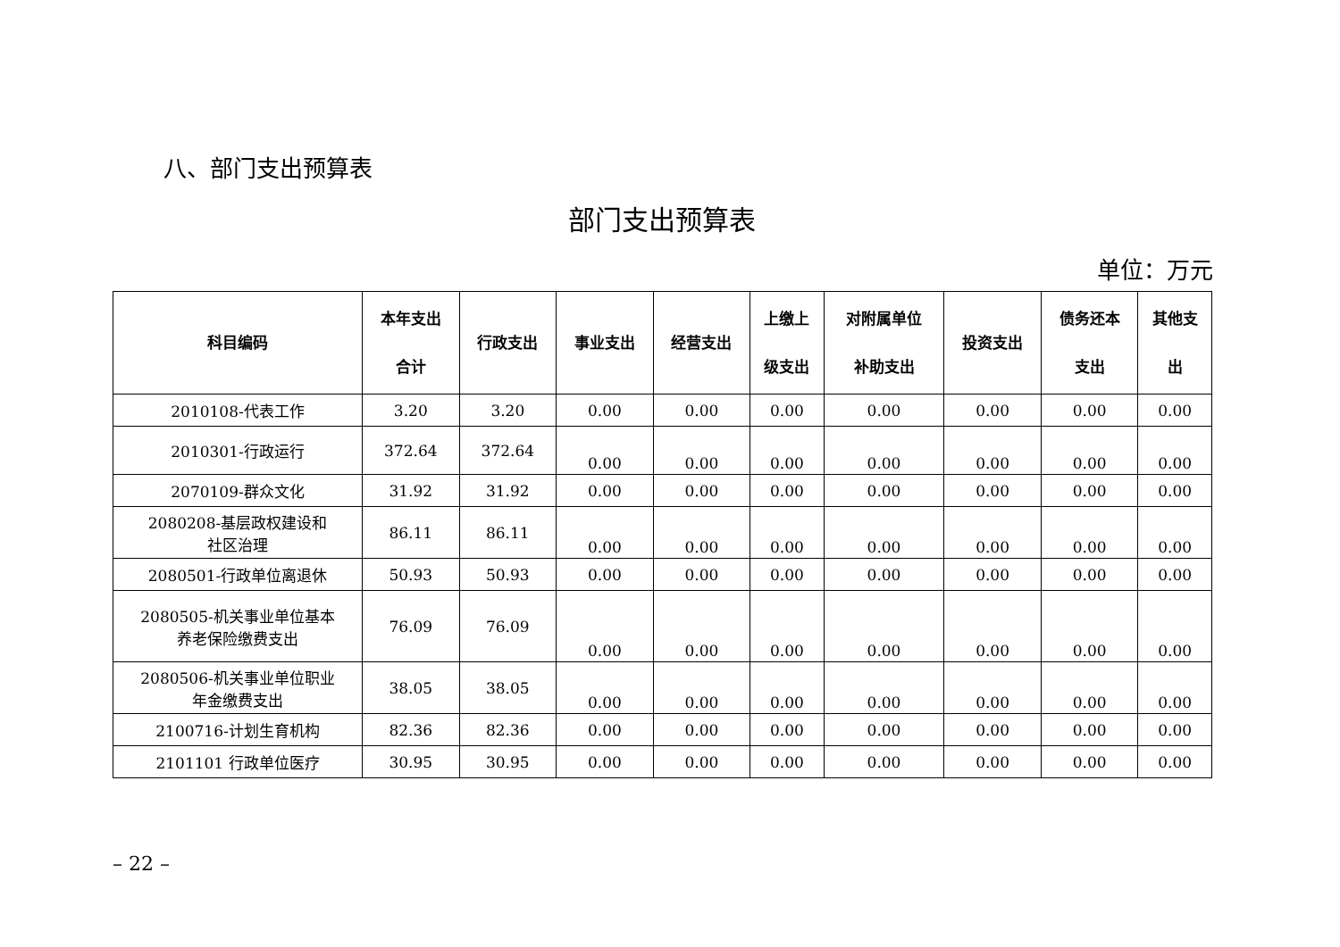八、部门支出预算表
部门支出预算表
单位：万元
| 科目编码 | 本年支出 合计 | 行政支出 | 事业支出 | 经营支出 | 上缴上 级支出 | 对附属单位 补助支出 | 投资支出 | 债务还本 支出 | 其他支 出 |
| --- | --- | --- | --- | --- | --- | --- | --- | --- | --- |
| 2010108-代表工作 | 3.20 | 3.20 | 0.00 | 0.00 | 0.00 | 0.00 | 0.00 | 0.00 | 0.00 |
| 2010301-行政运行 | 372.64 | 372.64 | 0.00 | 0.00 | 0.00 | 0.00 | 0.00 | 0.00 | 0.00 |
| 2070109-群众文化 | 31.92 | 31.92 | 0.00 | 0.00 | 0.00 | 0.00 | 0.00 | 0.00 | 0.00 |
| 2080208-基层政权建设和 社区治理 | 86.11 | 86.11 | 0.00 | 0.00 | 0.00 | 0.00 | 0.00 | 0.00 | 0.00 |
| 2080501-行政单位离退休 | 50.93 | 50.93 | 0.00 | 0.00 | 0.00 | 0.00 | 0.00 | 0.00 | 0.00 |
| 2080505-机关事业单位基本 养老保险缴费支出 | 76.09 | 76.09 | 0.00 | 0.00 | 0.00 | 0.00 | 0.00 | 0.00 | 0.00 |
| 2080506-机关事业单位职业 年金缴费支出 | 38.05 | 38.05 | 0.00 | 0.00 | 0.00 | 0.00 | 0.00 | 0.00 | 0.00 |
| 2100716-计划生育机构 | 82.36 | 82.36 | 0.00 | 0.00 | 0.00 | 0.00 | 0.00 | 0.00 | 0.00 |
| 2101101 行政单位医疗 | 30.95 | 30.95 | 0.00 | 0.00 | 0.00 | 0.00 | 0.00 | 0.00 | 0.00 |
– 22 –